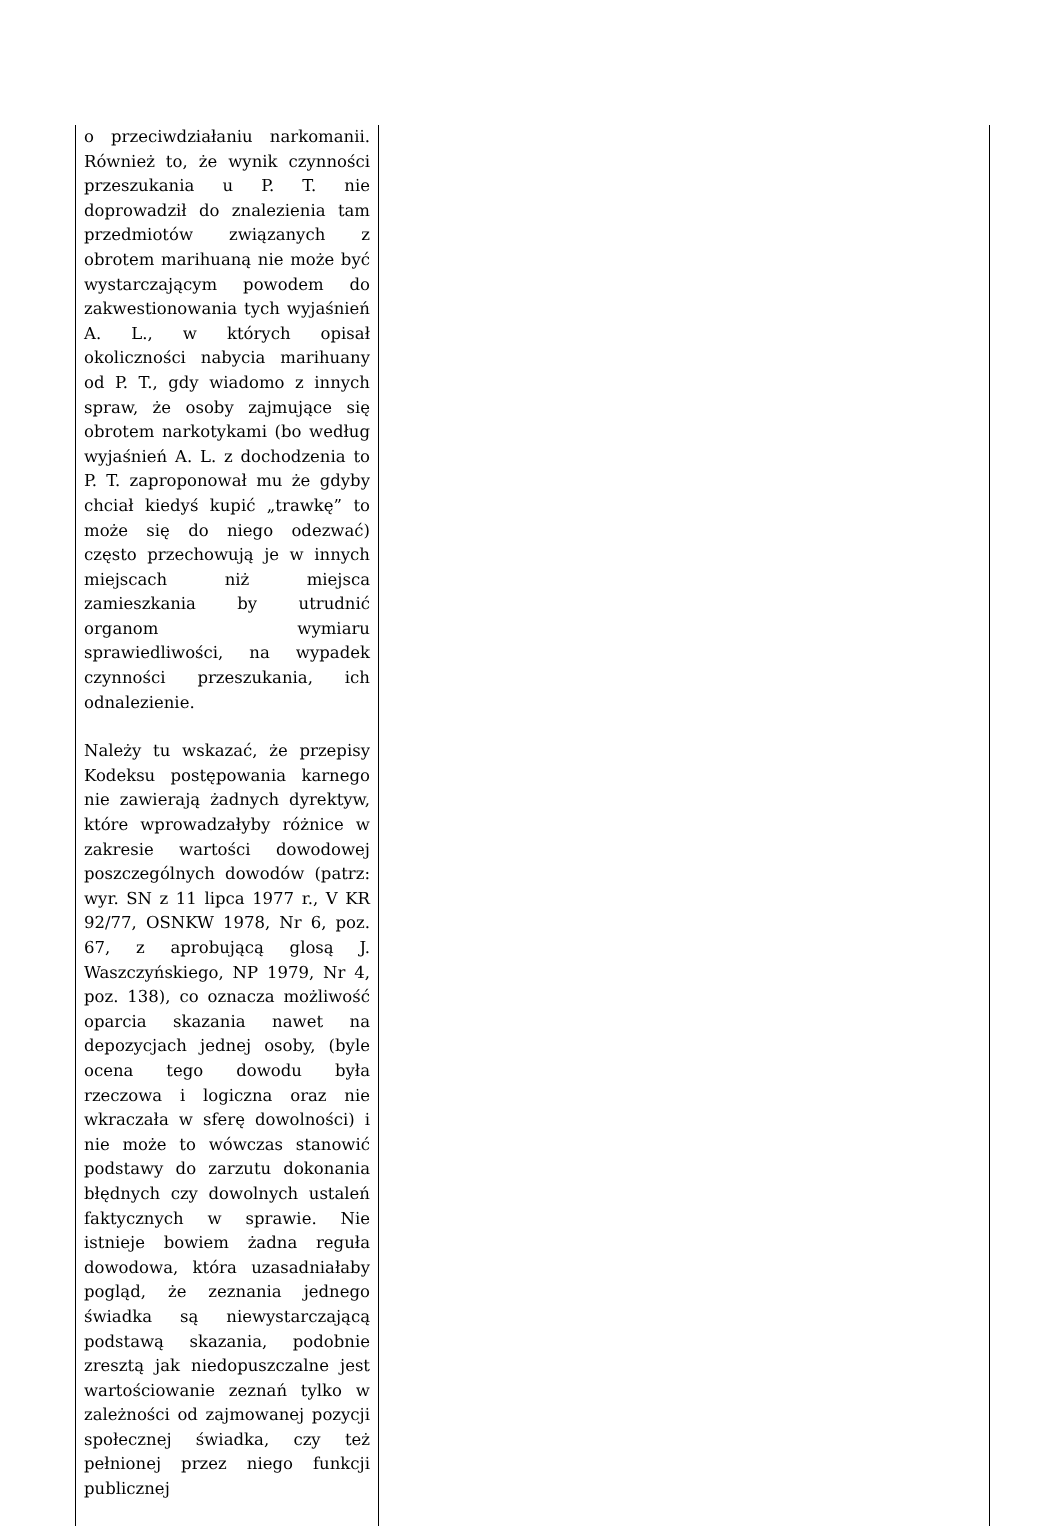| o przeciwdziałaniu narkomanii. Również to, że wynik czynności przeszukania u P. T. nie doprowadził do znalezienia tam przedmiotów związanych z obrotem marihuaną nie może być wystarczającym powodem do zakwestionowania tych wyjaśnień A. L., w których opisał okoliczności nabycia marihuany od P. T., gdy wiadomo z innych spraw, że osoby zajmujące się obrotem narkotykami (bo według wyjaśnień A. L. z dochodzenia to P. T. zaproponował mu że gdyby chciał kiedyś kupić „trawkę” to może się do niego odezwać) często przechowują je w innych miejscach niż miejsca zamieszkania by utrudnić organom wymiaru sprawiedliwości, na wypadek czynności przeszukania, ich odnalezienie. Należy tu wskazać, że przepisy Kodeksu postępowania karnego nie zawierają żadnych dyrektyw, które wprowadzałyby różnice w zakresie wartości dowodowej poszczególnych dowodów (patrz: wyr. SN z 11 lipca 1977 r., V KR 92/77, OSNKW 1978, Nr 6, poz. 67, z aprobującą glosą J. Waszczyńskiego, NP 1979, Nr 4, poz. 138), co oznacza możliwość oparcia skazania nawet na depozycjach jednej osoby, (byle ocena tego dowodu była rzeczowa i logiczna oraz nie wkraczała w sferę dowolności) i nie może to wówczas stanowić podstawy do zarzutu dokonania błędnych czy dowolnych ustaleń faktycznych w sprawie. Nie istnieje bowiem żadna reguła dowodowa, która uzasadniałaby pogląd, że zeznania jednego świadka są niewystarczającą podstawą skazania, podobnie zresztą jak niedopuszczalne jest wartościowanie zeznań tylko w zależności od zajmowanej pozycji społecznej świadka, czy też pełnionej przez niego funkcji publicznej | |